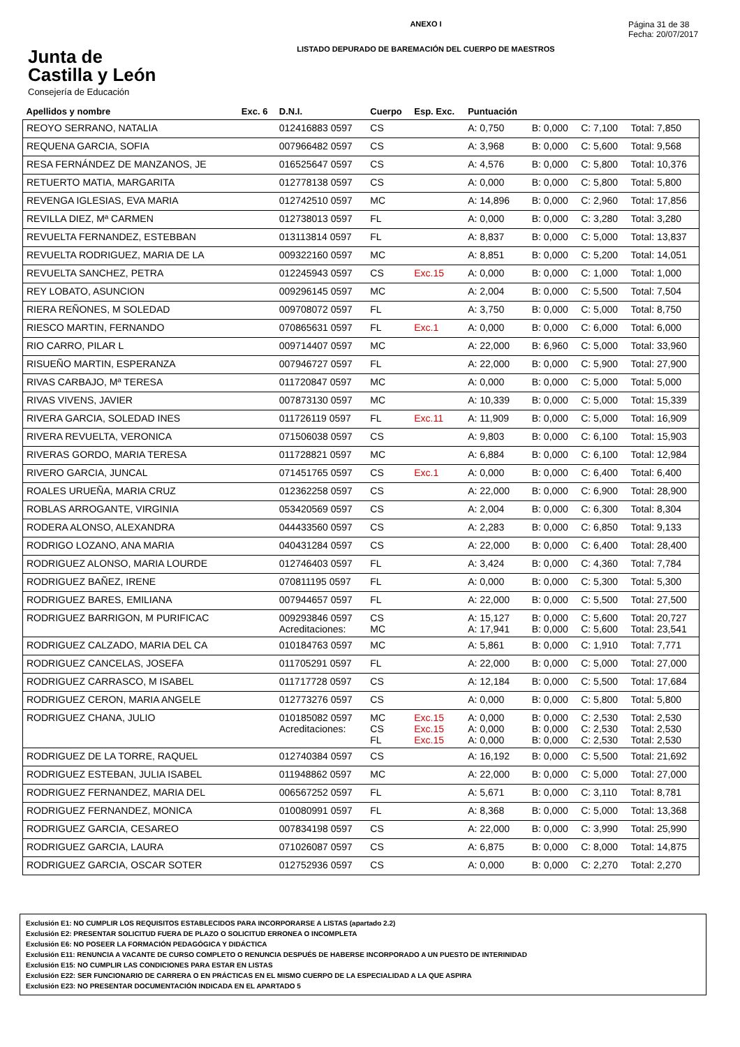Junta de
Castilla y León
Consejería de Educación
ANEXO I
LISTADO DEPURADO DE BAREMACIÓN DEL CUERPO DE MAESTROS
Página 31 de 38
Fecha: 20/07/2017
| Apellidos y nombre | Exc. 6 | D.N.I. | Cuerpo | Esp. Exc. | Puntuación | | | |
| --- | --- | --- | --- | --- | --- | --- | --- | --- |
| REOYO SERRANO, NATALIA | | 012416883 0597 | CS | | A: 0,750 | B: 0,000 | C: 7,100 | Total: 7,850 |
| REQUENA GARCIA, SOFIA | | 007966482 0597 | CS | | A: 3,968 | B: 0,000 | C: 5,600 | Total: 9,568 |
| RESA FERNÁNDEZ DE MANZANOS, JE | | 016525647 0597 | CS | | A: 4,576 | B: 0,000 | C: 5,800 | Total: 10,376 |
| RETUERTO MATIA, MARGARITA | | 012778138 0597 | CS | | A: 0,000 | B: 0,000 | C: 5,800 | Total: 5,800 |
| REVENGA IGLESIAS, EVA MARIA | | 012742510 0597 | MC | | A: 14,896 | B: 0,000 | C: 2,960 | Total: 17,856 |
| REVILLA DIEZ, Mª CARMEN | | 012738013 0597 | FL | | A: 0,000 | B: 0,000 | C: 3,280 | Total: 3,280 |
| REVUELTA FERNANDEZ, ESTEBBAN | | 013113814 0597 | FL | | A: 8,837 | B: 0,000 | C: 5,000 | Total: 13,837 |
| REVUELTA RODRIGUEZ, MARIA DE LA | | 009322160 0597 | MC | | A: 8,851 | B: 0,000 | C: 5,200 | Total: 14,051 |
| REVUELTA SANCHEZ, PETRA | | 012245943 0597 | CS | Exc.15 | A: 0,000 | B: 0,000 | C: 1,000 | Total: 1,000 |
| REY LOBATO, ASUNCION | | 009296145 0597 | MC | | A: 2,004 | B: 0,000 | C: 5,500 | Total: 7,504 |
| RIERA REÑONES, M SOLEDAD | | 009708072 0597 | FL | | A: 3,750 | B: 0,000 | C: 5,000 | Total: 8,750 |
| RIESCO MARTIN, FERNANDO | | 070865631 0597 | FL | Exc.1 | A: 0,000 | B: 0,000 | C: 6,000 | Total: 6,000 |
| RIO CARRO, PILAR L | | 009714407 0597 | MC | | A: 22,000 | B: 6,960 | C: 5,000 | Total: 33,960 |
| RISUEÑO MARTIN, ESPERANZA | | 007946727 0597 | FL | | A: 22,000 | B: 0,000 | C: 5,900 | Total: 27,900 |
| RIVAS CARBAJO, Mª TERESA | | 011720847 0597 | MC | | A: 0,000 | B: 0,000 | C: 5,000 | Total: 5,000 |
| RIVAS VIVENS, JAVIER | | 007873130 0597 | MC | | A: 10,339 | B: 0,000 | C: 5,000 | Total: 15,339 |
| RIVERA GARCIA, SOLEDAD INES | | 011726119 0597 | FL | Exc.11 | A: 11,909 | B: 0,000 | C: 5,000 | Total: 16,909 |
| RIVERA REVUELTA, VERONICA | | 071506038 0597 | CS | | A: 9,803 | B: 0,000 | C: 6,100 | Total: 15,903 |
| RIVERAS GORDO, MARIA TERESA | | 011728821 0597 | MC | | A: 6,884 | B: 0,000 | C: 6,100 | Total: 12,984 |
| RIVERO GARCIA, JUNCAL | | 071451765 0597 | CS | Exc.1 | A: 0,000 | B: 0,000 | C: 6,400 | Total: 6,400 |
| ROALES URUEÑA, MARIA CRUZ | | 012362258 0597 | CS | | A: 22,000 | B: 0,000 | C: 6,900 | Total: 28,900 |
| ROBLAS ARROGANTE, VIRGINIA | | 053420569 0597 | CS | | A: 2,004 | B: 0,000 | C: 6,300 | Total: 8,304 |
| RODERA ALONSO, ALEXANDRA | | 044433560 0597 | CS | | A: 2,283 | B: 0,000 | C: 6,850 | Total: 9,133 |
| RODRIGO LOZANO, ANA MARIA | | 040431284 0597 | CS | | A: 22,000 | B: 0,000 | C: 6,400 | Total: 28,400 |
| RODRIGUEZ ALONSO, MARIA LOURDE | | 012746403 0597 | FL | | A: 3,424 | B: 0,000 | C: 4,360 | Total: 7,784 |
| RODRIGUEZ BAÑEZ, IRENE | | 070811195 0597 | FL | | A: 0,000 | B: 0,000 | C: 5,300 | Total: 5,300 |
| RODRIGUEZ BARES, EMILIANA | | 007944657 0597 | FL | | A: 22,000 | B: 0,000 | C: 5,500 | Total: 27,500 |
| RODRIGUEZ BARRIGON, M PURIFICAC | | 009293846 0597 Acreditaciones: | CS MC | | A: 15,127 A: 17,941 | B: 0,000 B: 0,000 | C: 5,600 C: 5,600 | Total: 20,727 Total: 23,541 |
| RODRIGUEZ CALZADO, MARIA DEL CA | | 010184763 0597 | MC | | A: 5,861 | B: 0,000 | C: 1,910 | Total: 7,771 |
| RODRIGUEZ CANCELAS, JOSEFA | | 011705291 0597 | FL | | A: 22,000 | B: 0,000 | C: 5,000 | Total: 27,000 |
| RODRIGUEZ CARRASCO, M ISABEL | | 011717728 0597 | CS | | A: 12,184 | B: 0,000 | C: 5,500 | Total: 17,684 |
| RODRIGUEZ CERON, MARIA ANGELE | | 012773276 0597 | CS | | A: 0,000 | B: 0,000 | C: 5,800 | Total: 5,800 |
| RODRIGUEZ CHANA, JULIO | | 010185082 0597 Acreditaciones: | MC CS FL | Exc.15 Exc.15 Exc.15 | A: 0,000 A: 0,000 A: 0,000 | B: 0,000 B: 0,000 B: 0,000 | C: 2,530 C: 2,530 C: 2,530 | Total: 2,530 Total: 2,530 Total: 2,530 |
| RODRIGUEZ DE LA TORRE, RAQUEL | | 012740384 0597 | CS | | A: 16,192 | B: 0,000 | C: 5,500 | Total: 21,692 |
| RODRIGUEZ ESTEBAN, JULIA ISABEL | | 011948862 0597 | MC | | A: 22,000 | B: 0,000 | C: 5,000 | Total: 27,000 |
| RODRIGUEZ FERNANDEZ, MARIA DEL | | 006567252 0597 | FL | | A: 5,671 | B: 0,000 | C: 3,110 | Total: 8,781 |
| RODRIGUEZ FERNANDEZ, MONICA | | 010080991 0597 | FL | | A: 8,368 | B: 0,000 | C: 5,000 | Total: 13,368 |
| RODRIGUEZ GARCIA, CESAREO | | 007834198 0597 | CS | | A: 22,000 | B: 0,000 | C: 3,990 | Total: 25,990 |
| RODRIGUEZ GARCIA, LAURA | | 071026087 0597 | CS | | A: 6,875 | B: 0,000 | C: 8,000 | Total: 14,875 |
| RODRIGUEZ GARCIA, OSCAR SOTER | | 012752936 0597 | CS | | A: 0,000 | B: 0,000 | C: 2,270 | Total: 2,270 |
Exclusión E1: NO CUMPLIR LOS REQUISITOS ESTABLECIDOS PARA INCORPORARSE A LISTAS (apartado 2.2)
Exclusión E2: PRESENTAR SOLICITUD FUERA DE PLAZO O SOLICITUD ERRONEA O INCOMPLETA
Exclusión E6: NO POSEER LA FORMACIÓN PEDAGÓGICA Y DIDÁCTICA
Exclusión E11: RENUNCIA A VACANTE DE CURSO COMPLETO O RENUNCIA DESPUÉS DE HABERSE INCORPORADO A UN PUESTO DE INTERINIDAD
Exclusión E15: NO CUMPLIR LAS CONDICIONES PARA ESTAR EN LISTAS
Exclusión E22: SER FUNCIONARIO DE CARRERA O EN PRÁCTICAS EN EL MISMO CUERPO DE LA ESPECIALIDAD A LA QUE ASPIRA
Exclusión E23: NO PRESENTAR DOCUMENTACIÓN INDICADA EN EL APARTADO 5